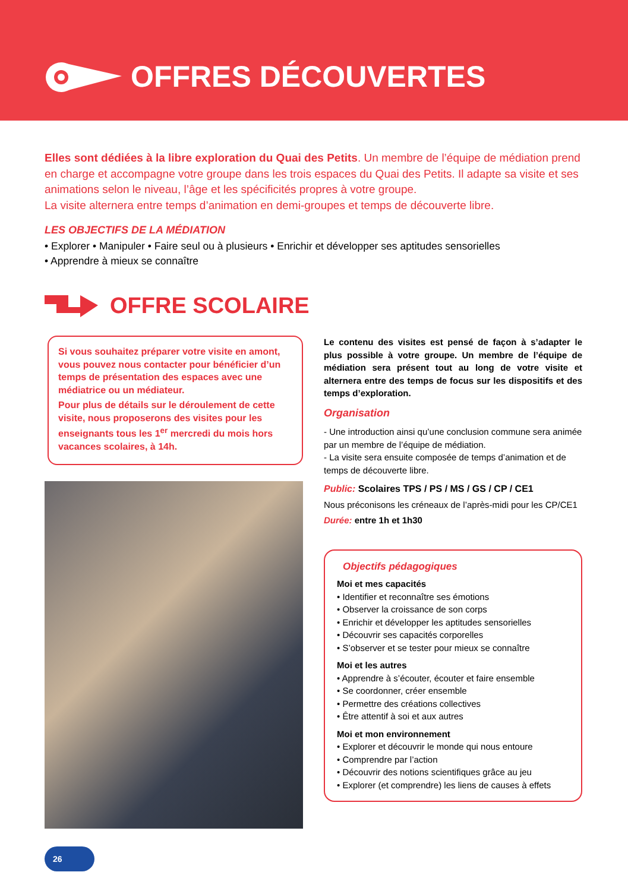OFFRES DÉCOUVERTES
Elles sont dédiées à la libre exploration du Quai des Petits. Un membre de l’équipe de médiation prend en charge et accompagne votre groupe dans les trois espaces du Quai des Petits. Il adapte sa visite et ses animations selon le niveau, l’âge et les spécificités propres à votre groupe.
La visite alternera entre temps d’animation en demi-groupes et temps de découverte libre.
LES OBJECTIFS DE LA MÉDIATION
• Explorer • Manipuler • Faire seul ou à plusieurs • Enrichir et développer ses aptitudes sensorielles
• Apprendre à mieux se connaître
OFFRE SCOLAIRE
Si vous souhaitez préparer votre visite en amont, vous pouvez nous contacter pour bénéficier d’un temps de présentation des espaces avec une médiatrice ou un médiateur.
Pour plus de détails sur le déroulement de cette visite, nous proposerons des visites pour les enseignants tous les 1<sup>er</sup> mercredi du mois hors vacances scolaires, à 14h.
Le contenu des visites est pensé de façon à s’adapter le plus possible à votre groupe. Un membre de l’équipe de médiation sera présent tout au long de votre visite et alternera entre des temps de focus sur les dispositifs et des temps d’exploration.
Organisation
- Une introduction ainsi qu’une conclusion commune sera animée par un membre de l’équipe de médiation.
- La visite sera ensuite composée de temps d’animation et de temps de découverte libre.
Public: Scolaires TPS / PS / MS / GS / CP / CE1
Nous préconisons les créneaux de l’après-midi pour les CP/CE1
Durée: entre 1h et 1h30
Objectifs pédagogiques
Moi et mes capacités
• Identifier et reconnaître ses émotions
• Observer la croissance de son corps
• Enrichir et développer les aptitudes sensorielles
• Découvrir ses capacités corporelles
• S’observer et se tester pour mieux se connaître
Moi et les autres
• Apprendre à s’écouter, écouter et faire ensemble
• Se coordonner, créer ensemble
• Permettre des créations collectives
• Être attentif à soi et aux autres
Moi et mon environnement
• Explorer et découvrir le monde qui nous entoure
• Comprendre par l’action
• Découvrir des notions scientifiques grâce au jeu
• Explorer (et comprendre) les liens de causes à effets
26